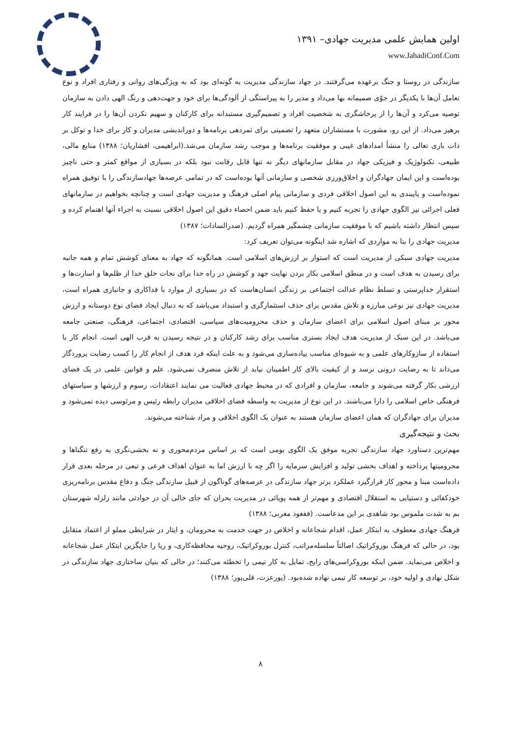اولین همایش علمی مدیریت جهادی– ۱۳۹۱
www.JahadiConf.Com
سازندگی در روستا و جنگ برعهده می‌گرفتند. در جهاد سازندگی مدیریت به گونه‌ای بود که به ویژگی‌های روانی و رفتاری افراد و نوع تعامل آن‌ها با یکدیگر در جوّی صمیمانه بها می‌داد و مدیر را به پیراستگی از آلودگی‌ها برای خود و جهت‌دهی و رنگ الهی دادن به سازمان توصیه می‌کرد و آن‌ها را از پرخاشگری به شخصیت افراد و تصمیم‌گیری مستبدانه برای کارکنان و سهیم نکردن آن‌ها را در فرایند کار پرهیز می‌داد. از این رو، مشورت با مستشاران متعهد را تضمینی برای ثمردهی برنامه‌ها و دوراندیشی مدیران و کار برای خدا و توکل بر ذات باری تعالی را منشأ امدادهای غیبی و موفقیت برنامه‌ها و موجب رشد سازمان می‌شد.(ابراهیمی، افشاریان؛ ۱۳۸۸) منابع مالی، طبیعی، تکنولوژیک و فیزیکی جهاد در مقابل سازمانهای دیگر نه تنها قابل رقابت نبود بلکه در بسیاری از مواقع کمتر و حتی ناچیز بوده‌است و این ایمان جهادگران و اخلاق‌ورزی شخصی و سازمانی آنها بوده‌است که در تمامی عرصه‌ها جهادسازندگی را با توفیق همراه نموده‌است و پایبندی به این اصول اخلاقی فردی و سازمانی پیام اصلی فرهنگ و مدیریت جهادی است و چنانچه بخواهیم در سازمانهای فعلی اجرائی نیز الگوی جهادی را تجربه کنیم و یا حفظ کنیم باید ضمن احصاء دقیق این اصول اخلاقی نسبت به اجراء آنها اهتمام کرده و سپس انتظار داشته باشیم که با موفقیت سازمانی چشمگیر همراه گردیم. (صدرالسادات؛ ۱۳۸۷)
مدیریت جهادی را بنا به مواردی که اشاره شد اینگونه می‌توان تعریف کرد:
مدیریت جهادی سبکی از مدیریت است که استوار بر ارزش‌های اسلامی است. همانگونه که جهاد به معنای کوشش تمام و همه جانبه برای رسیدن به هدف است و در منطق اسلامی بکار بردن نهایت جهد و کوشش در راه خدا برای نجات خلق خدا از ظلم‌ها و اسارت‌ها و استقرار خداپرستی و تسلط نظام عدالت اجتماعی بر زندگی انسان‌هاست که در بسیاری از موارد با فداکاری و جانبازی همراه است، مدیریت جهادی نیز نوعی مبارزه و تلاش مقدس برای حذف استثمارگری و استبداد می‌باشد که به دنبال ایجاد فضای نوع دوستانه و ارزش محور بر مبنای اصول اسلامی برای اعضای سازمان و حذف محرومیت‌های سیاسی، اقتصادی، اجتماعی، فرهنگی، صنعتی جامعه می‌باشد. در این سبک از مدیریت هدف ایجاد بستری مناسب برای رشد کارکنان و در نتیجه رسیدن به قرب الهی است. انجام کار با استفاده از سازوکارهای علمی و به شیوه‌ای مناسب پیاده‌سازی می‌شود و به علت اینکه فرد هدف از انجام کار را کسب رضایت پروردگار می‌داند تا به رضایت درونی نرسد و از کیفیت بالای کار اطمینان نیابد از تلاش منصرف نمی‌شود. علم و قوانین علمی در یک فضای ارزشی بکار گرفته می‌شوند و جامعه، سازمان و افرادی که در محیط جهادی فعالیت می نمایند اعتقادات، رسوم و ارزشها و سیاستهای فرهنگی خاص اسلامی را دارا می‌باشند. در این نوع از مدیریت به واسطه فضای اخلاقی مدیران رابطه رئیس و مرئوسی دیده نمی‌شود و مدیران برای جهادگران که همان اعضای سازمان هستند به عنوان یک الگوی اخلاقی و مراد شناخته می‌شوند.
بحث و نتیجه‌گیری
مهم‌ترین دستاورد جهاد سازندگی تجربه موفق یک الگوی بومی است که بر اساس مردم‌محوری و نه بخشی‌نگری به رفع تنگناها و محرومیتها پرداخته و اهداف بخشی تولید و افزایش سرمایه را اگر چه با ارزش اما به عنوان اهداف فرعی و تبعی در مرحله بعدی قرار داده‌است مبنا و محور کار قرارگیرد عملکرد برتر جهاد سازندگی در عرصه‌های گوناگون از قبیل سازندگی جنگ و دفاع مقدس برنامه‌ریزی خودکفائی و دستیابی به استقلال اقتصادی و مهم‌تر از همه پویائی در مدیریت بحران که جای خالی آن در حوادثی مانند زلزله شهرستان بم به شدت ملموس بود شاهدی بر این مدعاست. (ففغوذ مغربی؛ ۱۳۸۸)
فرهنگ جهادی معطوف به ابتکار عمل، اقدام شجاعانه و اخلاص در جهت خدمت به محرومان، و ایثار در شرایطی مملو از اعتماد متقابل بود، در حالی که فرهنگ بوروکراتیک اصالتاً سلسله‌مراتب، کنترل بوروکراتیک، روحیه محافظه‌کاری، و ریا را جایگزین ابتکار عمل شجاعانه و اخلاص می‌نماید. ضمن اینکه بوروکراسی‌های رایج، تمایل به کار تیمی را تخطئه می‌کنند؛ در حالی که بنیان ساختاری جهاد سازندگی در شکل نهادی و اولیه خود، بر توسعه کار تیمی نهاده شده‌بود. (پورعزت، قلی‌پور؛ ۱۳۸۸)
۸